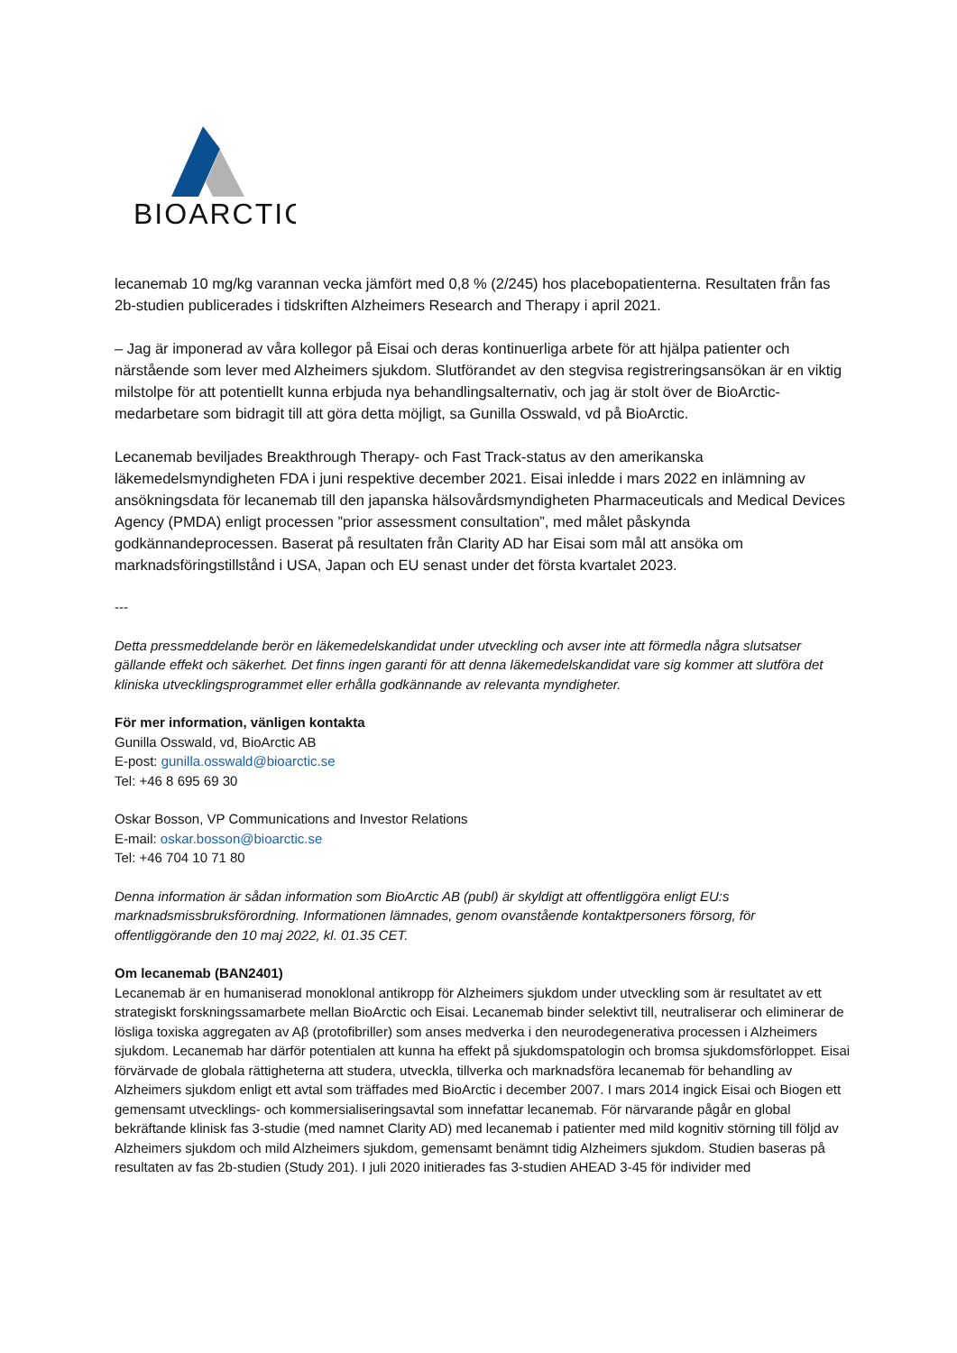BIOARCTIC
lecanemab 10 mg/kg varannan vecka jämfört med 0,8 % (2/245) hos placebopatienterna. Resultaten från fas 2b-studien publicerades i tidskriften Alzheimers Research and Therapy i april 2021.
– Jag är imponerad av våra kollegor på Eisai och deras kontinuerliga arbete för att hjälpa patienter och närstående som lever med Alzheimers sjukdom. Slutförandet av den stegvisa registreringsansökan är en viktig milstolpe för att potentiellt kunna erbjuda nya behandlingsalternativ, och jag är stolt över de BioArctic-medarbetare som bidragit till att göra detta möjligt, sa Gunilla Osswald, vd på BioArctic.
Lecanemab beviljades Breakthrough Therapy- och Fast Track-status av den amerikanska läkemedelsmyndigheten FDA i juni respektive december 2021. Eisai inledde i mars 2022 en inlämning av ansökningsdata för lecanemab till den japanska hälsovårdsmyndigheten Pharmaceuticals and Medical Devices Agency (PMDA) enligt processen ”prior assessment consultation”, med målet påskynda godkännandeprocessen. Baserat på resultaten från Clarity AD har Eisai som mål att ansöka om marknadsföringstillstånd i USA, Japan och EU senast under det första kvartalet 2023.
---
Detta pressmeddelande berör en läkemedelskandidat under utveckling och avser inte att förmedla några slutsatser gällande effekt och säkerhet. Det finns ingen garanti för att denna läkemedelskandidat vare sig kommer att slutföra det kliniska utvecklingsprogrammet eller erhålla godkännande av relevanta myndigheter.
För mer information, vänligen kontakta
Gunilla Osswald, vd, BioArctic AB
E-post: gunilla.osswald@bioarctic.se
Tel: +46 8 695 69 30
Oskar Bosson, VP Communications and Investor Relations
E-mail: oskar.bosson@bioarctic.se
Tel: +46 704 10 71 80
Denna information är sådan information som BioArctic AB (publ) är skyldigt att offentliggöra enligt EU:s marknadsmissbruksförordning. Informationen lämnades, genom ovanstående kontaktpersoners försorg, för offentliggörande den 10 maj 2022, kl. 01.35 CET.
Om lecanemab (BAN2401)
Lecanemab är en humaniserad monoklonal antikropp för Alzheimers sjukdom under utveckling som är resultatet av ett strategiskt forskningssamarbete mellan BioArctic och Eisai. Lecanemab binder selektivt till, neutraliserar och eliminerar de lösliga toxiska aggregaten av Aβ (protofibriller) som anses medverka i den neurodegenerativa processen i Alzheimers sjukdom. Lecanemab har därför potentialen att kunna ha effekt på sjukdomspatologin och bromsa sjukdomsförloppet. Eisai förvärvade de globala rättigheterna att studera, utveckla, tillverka och marknadsföra lecanemab för behandling av Alzheimers sjukdom enligt ett avtal som träffades med BioArctic i december 2007. I mars 2014 ingick Eisai och Biogen ett gemensamt utvecklings- och kommersialiseringsavtal som innefattar lecanemab. För närvarande pågår en global bekräftande klinisk fas 3-studie (med namnet Clarity AD) med lecanemab i patienter med mild kognitiv störning till följd av Alzheimers sjukdom och mild Alzheimers sjukdom, gemensamt benämnt tidig Alzheimers sjukdom. Studien baseras på resultaten av fas 2b-studien (Study 201). I juli 2020 initierades fas 3-studien AHEAD 3-45 för individer med